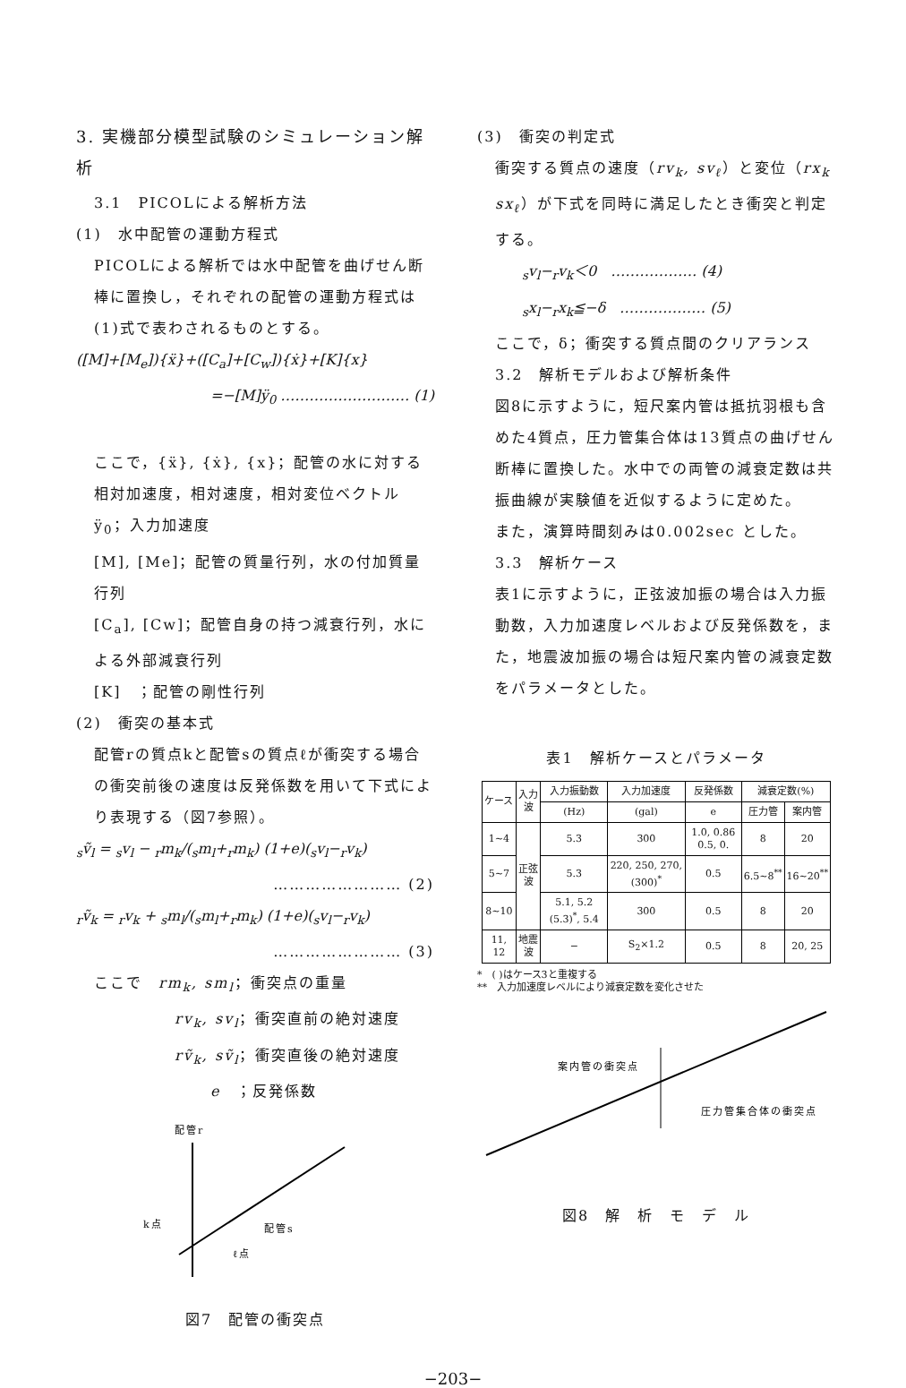3. 実機部分模型試験のシミュレーション解析
3.1　PICOLによる解析方法
(1)　水中配管の運動方程式
PICOLによる解析では水中配管を曲げせん断棒に置換し，それぞれの配管の運動方程式は(1)式で表わされるものとする。
([M]+[M<sub>e</sub>]){ẍ}+([C<sub>a</sub>]+[C<sub>w</sub>]){ẋ}+[K]{x}
=−[M]ÿ<sub>0</sub> ……………………… (1)
ここで，{ẍ}, {ẋ}, {x}；配管の水に対する相対加速度，相対速度，相対変位ベクトル
ÿ<sub>0</sub>；入力加速度
[M], [Me]；配管の質量行列，水の付加質量行列
[C<sub>a</sub>], [Cw]；配管自身の持つ減衰行列，水による外部減衰行列
[K]　；配管の剛性行列
(2)　衝突の基本式
配管rの質点kと配管sの質点ℓが衝突する場合の衝突前後の速度は反発係数を用いて下式により表現する（図7参照）。
<sub>s</sub>ṽ<sub>l</sub> = <sub>s</sub>v<sub>l</sub> − <sub>r</sub>m<sub>k</sub>/(<sub>s</sub>m<sub>l</sub>+<sub>r</sub>m<sub>k</sub>) (1+e)(<sub>s</sub>v<sub>l</sub>−<sub>r</sub>v<sub>k</sub>)
…………………… (2)
<sub>r</sub>ṽ<sub>k</sub> = <sub>r</sub>v<sub>k</sub> + <sub>s</sub>m<sub>l</sub>/(<sub>s</sub>m<sub>l</sub>+<sub>r</sub>m<sub>k</sub>) (1+e)(<sub>s</sub>v<sub>l</sub>−<sub>r</sub>v<sub>k</sub>)
…………………… (3)
ここで　rm<sub>k</sub>, sm<sub>l</sub>；衝突点の重量
rv<sub>k</sub>, sv<sub>l</sub>；衝突直前の絶対速度
rṽ<sub>k</sub>, sṽ<sub>l</sub>；衝突直後の絶対速度
e　；反発係数
配管r
k点
配管s
ℓ点
図7　配管の衝突点
(3)　衝突の判定式
衝突する質点の速度（rv<sub>k</sub>, sv<sub>ℓ</sub>）と変位（rx<sub>k</sub> sx<sub>ℓ</sub>）が下式を同時に満足したとき衝突と判定する。
<sub>s</sub>v<sub>l</sub>−<sub>r</sub>v<sub>k</sub>＜0　……………… (4)
<sub>s</sub>x<sub>l</sub>−<sub>r</sub>x<sub>k</sub>≦−δ　……………… (5)
ここで，δ；衝突する質点間のクリアランス
3.2　解析モデルおよび解析条件
図8に示すように，短尺案内管は抵抗羽根も含めた4質点，圧力管集合体は13質点の曲げせん断棒に置換した。水中での両管の減衰定数は共振曲線が実験値を近似するように定めた。
また，演算時間刻みは0.002sec とした。
3.3　解析ケース
表1に示すように，正弦波加振の場合は入力振動数，入力加速度レベルおよび反発係数を，また，地震波加振の場合は短尺案内管の減衰定数をパラメータとした。
表1　解析ケースとパラメータ
| ケース | 入力波 | 入力振動数 | 入力加速度 | 反発係数 | 減衰定数(%) | |
| --- | --- | --- | --- | --- | --- | --- |
| | | (Hz) | (gal) | e | 圧力管 | 案内管 |
| 1~4 | 正弦波 | 5.3 | 300 | 1.0, 0.86 0.5, 0. | 8 | 20 |
| 5~7 | | 5.3 | 220, 250, 270, (300)<sup>*</sup> | 0.5 | 6.5~8<sup>**</sup> | 16~20<sup>**</sup> |
| 8~10 | | 5.1, 5.2 (5.3)<sup>*</sup>, 5.4 | 300 | 0.5 | 8 | 20 |
| 11, 12 | 地震波 | − | S<sub>2</sub>×1.2 | 0.5 | 8 | 20, 25 |
*　( )はケース3と重複する
**　入力加速度レベルにより減衰定数を変化させた
案内管の衝突点
圧力管集合体の衝突点
図8　解　析　モ　デ　ル
−203−